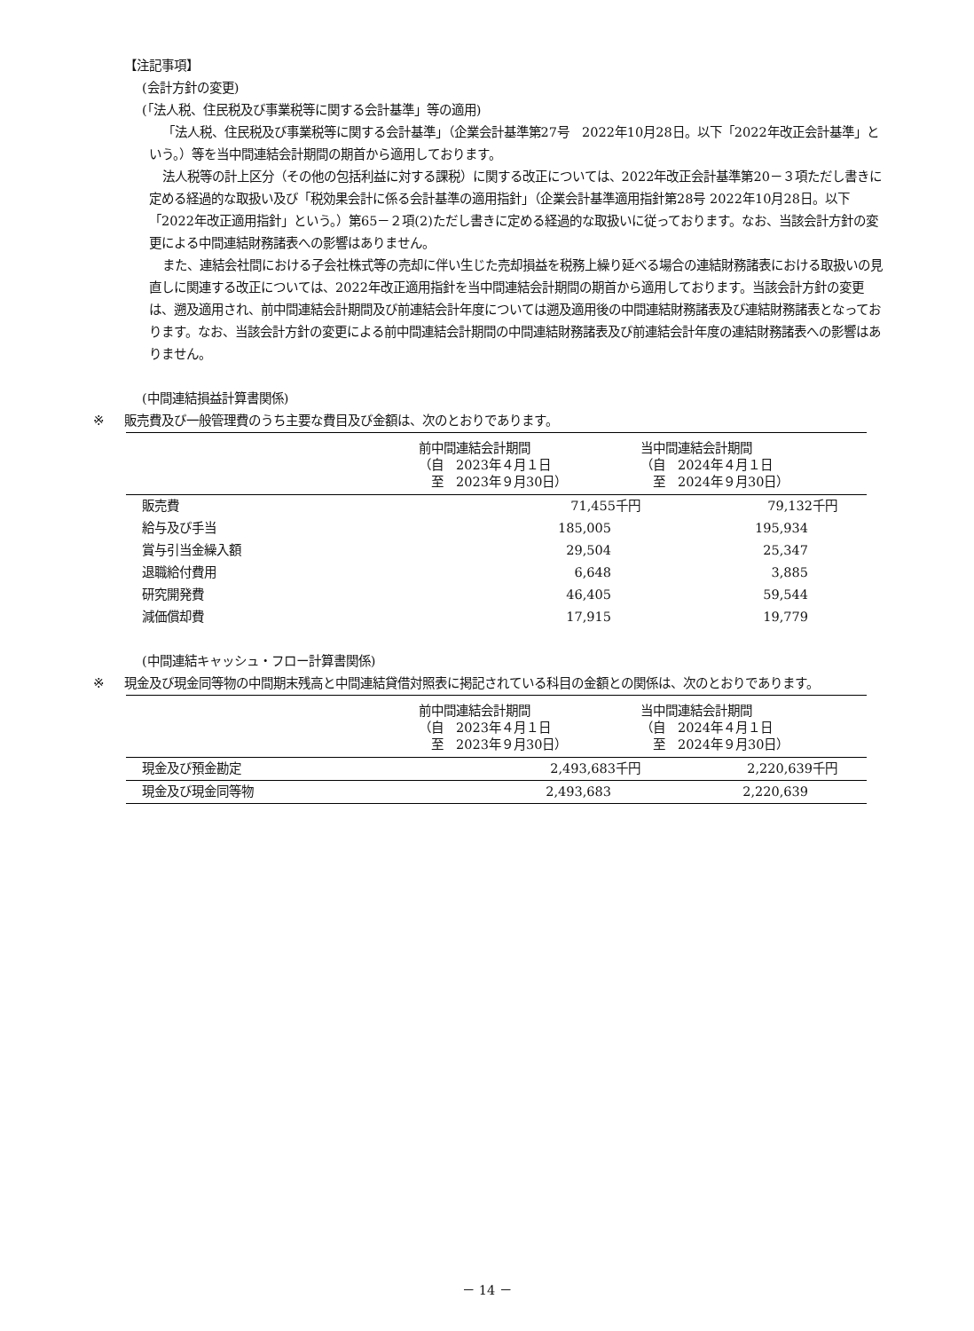【注記事項】
(会計方針の変更)
(「法人税、住民税及び事業税等に関する会計基準」等の適用)
「法人税、住民税及び事業税等に関する会計基準」（企業会計基準第27号　2022年10月28日。以下「2022年改正会計基準」という。）等を当中間連結会計期間の期首から適用しております。
法人税等の計上区分（その他の包括利益に対する課税）に関する改正については、2022年改正会計基準第20－３項ただし書きに定める経過的な取扱い及び「税効果会計に係る会計基準の適用指針」（企業会計基準適用指針第28号 2022年10月28日。以下「2022年改正適用指針」という。）第65－２項(2)ただし書きに定める経過的な取扱いに従っております。なお、当該会計方針の変更による中間連結財務諸表への影響はありません。
また、連結会社間における子会社株式等の売却に伴い生じた売却損益を税務上繰り延べる場合の連結財務諸表における取扱いの見直しに関連する改正については、2022年改正適用指針を当中間連結会計期間の期首から適用しております。当該会計方針の変更は、遡及適用され、前中間連結会計期間及び前連結会計年度については遡及適用後の中間連結財務諸表及び連結財務諸表となっております。なお、当該会計方針の変更による前中間連結会計期間の中間連結財務諸表及び前連結会計年度の連結財務諸表への影響はありません。
(中間連結損益計算書関係)
※ 販売費及び一般管理費のうち主要な費目及び金額は、次のとおりであります。
| | 前中間連結会計期間 （自 2023年４月１日 至 2023年９月30日） | 当中間連結会計期間 （自 2024年４月１日 至 2024年９月30日） |
| --- | --- | --- |
| 販売費 | 71,455千円 | 79,132千円 |
| 給与及び手当 | 185,005 | 195,934 |
| 賞与引当金繰入額 | 29,504 | 25,347 |
| 退職給付費用 | 6,648 | 3,885 |
| 研究開発費 | 46,405 | 59,544 |
| 減価償却費 | 17,915 | 19,779 |
(中間連結キャッシュ・フロー計算書関係)
※ 現金及び現金同等物の中間期末残高と中間連結貸借対照表に掲記されている科目の金額との関係は、次のとおりであります。
| | 前中間連結会計期間 （自 2023年４月１日 至 2023年９月30日） | 当中間連結会計期間 （自 2024年４月１日 至 2024年９月30日） |
| --- | --- | --- |
| 現金及び預金勘定 | 2,493,683千円 | 2,220,639千円 |
| 現金及び現金同等物 | 2,493,683 | 2,220,639 |
－ 14 －